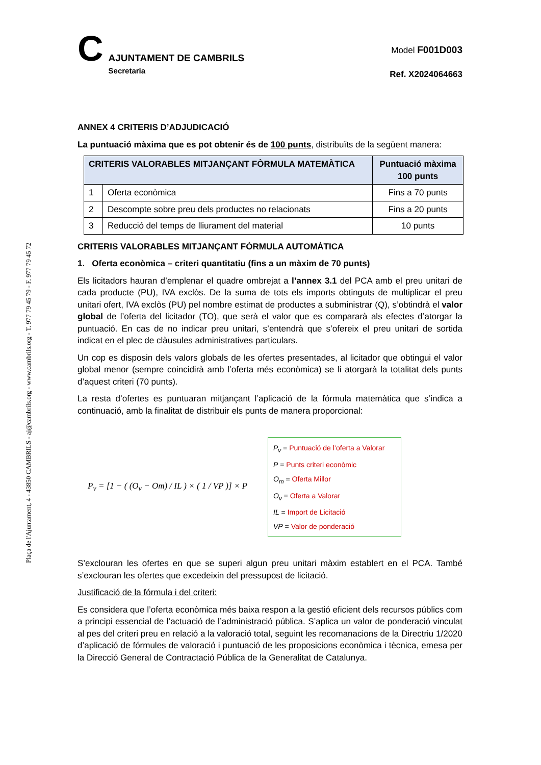Plaça de l'Ajuntament, 4 - 43850 CAMBRILS - aj@cambrils.org - www.cambrils.org - T. 977 79 45 79 - F. 977 79 45 72
C
AJUNTAMENT DE CAMBRILS
Secretaria
Model F001D003
Ref. X2024064663
ANNEX 4 CRITERIS D’ADJUDICACIÓ
La puntuació màxima que es pot obtenir és de 100 punts, distribuïts de la següent manera:
| CRITERIS VALORABLES MITJANÇANT FÒRMULA MATEMÀTICA | | Puntuació màxima 100 punts |
| --- | --- | --- |
| 1 | Oferta econòmica | Fins a 70 punts |
| 2 | Descompte sobre preu dels productes no relacionats | Fins a 20 punts |
| 3 | Reducció del temps de lliurament del material | 10 punts |
CRITERIS VALORABLES MITJANÇANT FÓRMULA AUTOMÀTICA
1. Oferta econòmica – criteri quantitatiu (fins a un màxim de 70 punts)
Els licitadors hauran d’emplenar el quadre ombrejat a l’annex 3.1 del PCA amb el preu unitari de cada producte (PU), IVA exclòs. De la suma de tots els imports obtinguts de multiplicar el preu unitari ofert, IVA exclòs (PU) pel nombre estimat de productes a subministrar (Q), s’obtindrà el valor global de l’oferta del licitador (TO), que serà el valor que es compararà als efectes d’atorgar la puntuació. En cas de no indicar preu unitari, s’entendrà que s’ofereix el preu unitari de sortida indicat en el plec de clàusules administratives particulars.
Un cop es disposin dels valors globals de les ofertes presentades, al licitador que obtingui el valor global menor (sempre coincidirà amb l’oferta més econòmica) se li atorgarà la totalitat dels punts d’aquest criteri (70 punts).
La resta d’ofertes es puntuaran mitjançant l’aplicació de la fórmula matemàtica que s’indica a continuació, amb la finalitat de distribuir els punts de manera proporcional:
P<sub>v</sub> = [1 − ( (O<sub>v</sub> − Om) / IL ) × ( 1 / VP )] × P
P<sub>v</sub> = Puntuació de l’oferta a Valorar
P = Punts criteri econòmic
O<sub>m</sub> = Oferta Millor
O<sub>v</sub> = Oferta a Valorar
IL = Import de Licitació
VP = Valor de ponderació
S’exclouran les ofertes en que se superi algun preu unitari màxim establert en el PCA. També s’exclouran les ofertes que excedeixin del pressupost de licitació.
Justificació de la fórmula i del criteri:
Es considera que l’oferta econòmica més baixa respon a la gestió eficient dels recursos públics com a principi essencial de l’actuació de l’administració pública. S’aplica un valor de ponderació vinculat al pes del criteri preu en relació a la valoració total, seguint les recomanacions de la Directriu 1/2020 d’aplicació de fórmules de valoració i puntuació de les proposicions econòmica i tècnica, emesa per la Direcció General de Contractació Pública de la Generalitat de Catalunya.